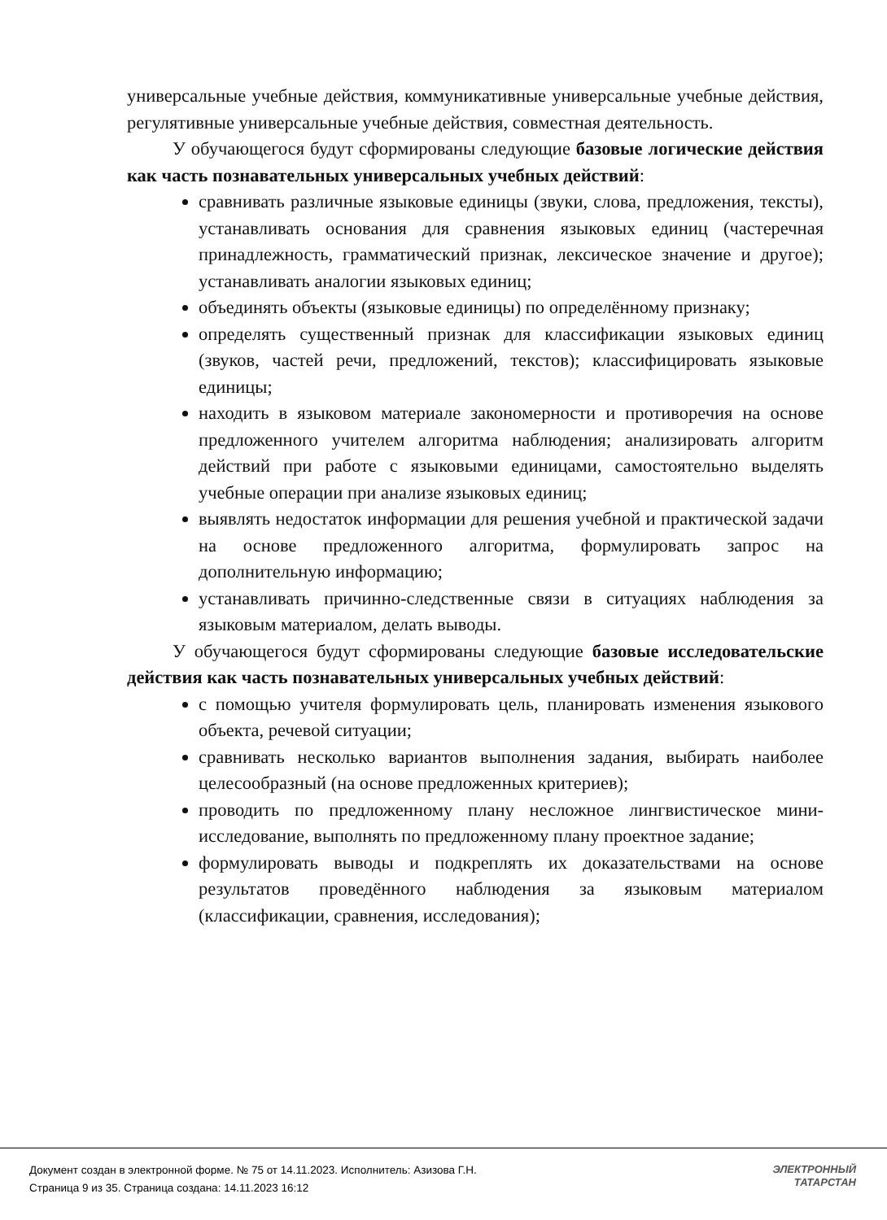универсальные учебные действия, коммуникативные универсальные учебные действия, регулятивные универсальные учебные действия, совместная деятельность.
У обучающегося будут сформированы следующие базовые логические действия как часть познавательных универсальных учебных действий:
сравнивать различные языковые единицы (звуки, слова, предложения, тексты), устанавливать основания для сравнения языковых единиц (частеречная принадлежность, грамматический признак, лексическое значение и другое); устанавливать аналогии языковых единиц;
объединять объекты (языковые единицы) по определённому признаку;
определять существенный признак для классификации языковых единиц (звуков, частей речи, предложений, текстов); классифицировать языковые единицы;
находить в языковом материале закономерности и противоречия на основе предложенного учителем алгоритма наблюдения; анализировать алгоритм действий при работе с языковыми единицами, самостоятельно выделять учебные операции при анализе языковых единиц;
выявлять недостаток информации для решения учебной и практической задачи на основе предложенного алгоритма, формулировать запрос на дополнительную информацию;
устанавливать причинно-следственные связи в ситуациях наблюдения за языковым материалом, делать выводы.
У обучающегося будут сформированы следующие базовые исследовательские действия как часть познавательных универсальных учебных действий:
с помощью учителя формулировать цель, планировать изменения языкового объекта, речевой ситуации;
сравнивать несколько вариантов выполнения задания, выбирать наиболее целесообразный (на основе предложенных критериев);
проводить по предложенному плану несложное лингвистическое мини-исследование, выполнять по предложенному плану проектное задание;
формулировать выводы и подкреплять их доказательствами на основе результатов проведённого наблюдения за языковым материалом (классификации, сравнения, исследования);
Документ создан в электронной форме. № 75 от 14.11.2023. Исполнитель: Азизова Г.Н.
Страница 9 из 35. Страница создана: 14.11.2023 16:12
ЭЛЕКТРОННЫЙ
ТАТАРСТАН